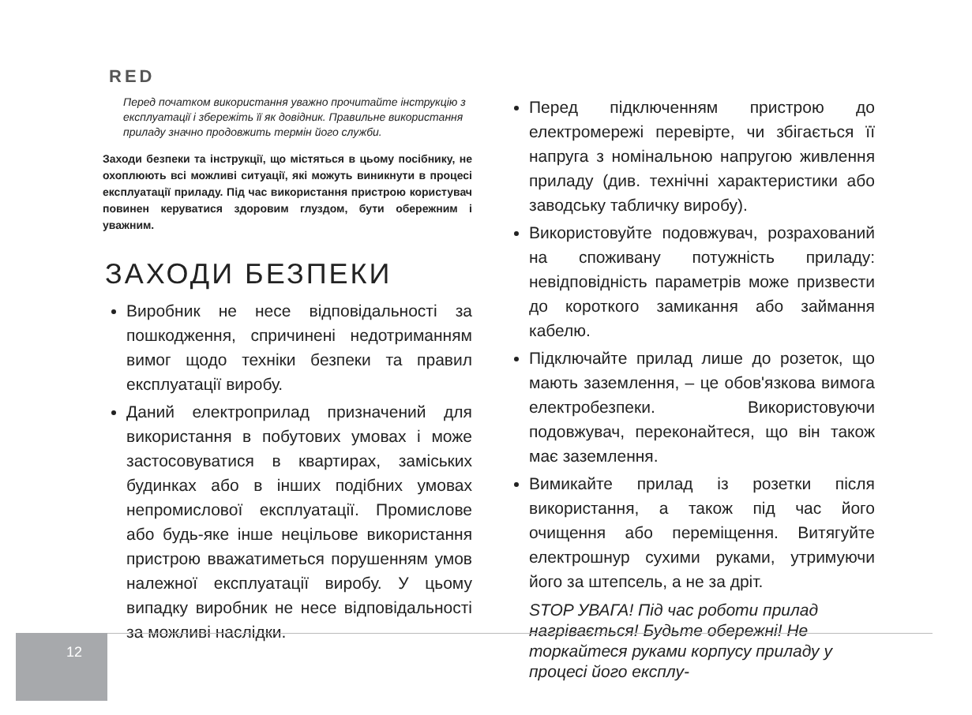RED
Перед початком використання уважно прочитайте інструкцію з експлуатації і збережіть її як довідник. Правильне використання приладу значно продовжить термін його служби.
Заходи безпеки та інструкції, що містяться в цьому посібнику, не охоплюють всі можливі ситуації, які можуть виникнути в процесі експлуатації приладу. Під час використання пристрою користувач повинен керуватися здоровим глуздом, бути обережним і уважним.
ЗАХОДИ БЕЗПЕКИ
Виробник не несе відповідальності за пошкодження, спричинені недотриманням вимог щодо техніки безпеки та правил експлуатації виробу.
Даний електроприлад призначений для використання в побутових умовах і може застосовуватися в квартирах, заміських будинках або в інших подібних умовах непромислової експлуатації. Промислове або будь-яке інше нецільове використання пристрою вважатиметься порушенням умов належної експлуатації виробу. У цьому випадку виробник не несе відповідальності за можливі наслідки.
Перед підключенням пристрою до електромережі перевірте, чи збігається її напруга з номінальною напругою живлення приладу (див. технічні характеристики або заводську табличку виробу).
Використовуйте подовжувач, розрахований на споживану потужність приладу: невідповідність параметрів може призвести до короткого замикання або займання кабелю.
Підключайте прилад лише до розеток, що мають заземлення, – це обов'язкова вимога електробезпеки. Використовуючи подовжувач, переконайтеся, що він також має заземлення.
Вимикайте прилад із розетки після використання, а також під час його очищення або переміщення. Витягуйте електрошнур сухими руками, утримуючи його за штепсель, а не за дріт.
STOP УВАГА! Під час роботи прилад нагрівається! Будьте обережні! Не торкайтеся руками корпусу приладу у процесі його експлу-
12